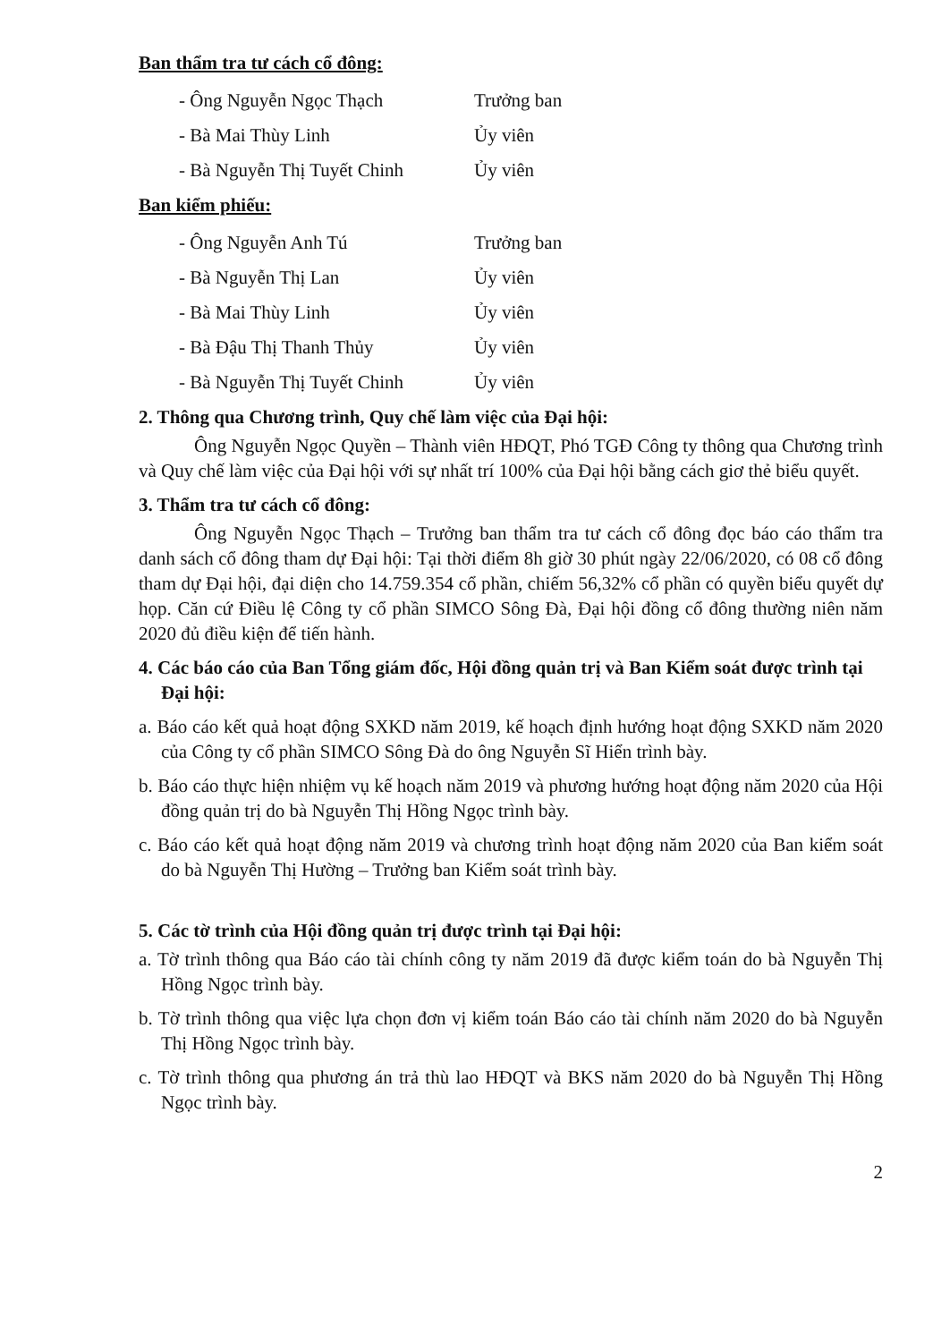Ban thẩm tra tư cách cổ đông:
- Ông Nguyễn Ngọc Thạch Trưởng ban
- Bà Mai Thùy Linh Ủy viên
- Bà Nguyễn Thị Tuyết Chinh Ủy viên
Ban kiểm phiếu:
- Ông Nguyễn Anh Tú Trưởng ban
- Bà Nguyễn Thị Lan Ủy viên
- Bà Mai Thùy Linh Ủy viên
- Bà Đậu Thị Thanh Thủy Ủy viên
- Bà Nguyễn Thị Tuyết Chinh Ủy viên
2. Thông qua Chương trình, Quy chế làm việc của Đại hội:
Ông Nguyễn Ngọc Quyền – Thành viên HĐQT, Phó TGĐ Công ty thông qua Chương trình và Quy chế làm việc của Đại hội với sự nhất trí 100% của Đại hội bằng cách giơ thẻ biểu quyết.
3. Thẩm tra tư cách cổ đông:
Ông Nguyễn Ngọc Thạch – Trưởng ban thẩm tra tư cách cổ đông đọc báo cáo thẩm tra danh sách cổ đông tham dự Đại hội: Tại thời điểm 8h giờ 30 phút ngày 22/06/2020, có 08 cổ đông tham dự Đại hội, đại diện cho 14.759.354 cổ phần, chiếm 56,32% cổ phần có quyền biểu quyết dự họp. Căn cứ Điều lệ Công ty cổ phần SIMCO Sông Đà, Đại hội đồng cổ đông thường niên năm 2020 đủ điều kiện để tiến hành.
4. Các báo cáo của Ban Tổng giám đốc, Hội đồng quản trị và Ban Kiểm soát được trình tại Đại hội:
a. Báo cáo kết quả hoạt động SXKD năm 2019, kế hoạch định hướng hoạt động SXKD năm 2020 của Công ty cổ phần SIMCO Sông Đà do ông Nguyễn Sĩ Hiển trình bày.
b. Báo cáo thực hiện nhiệm vụ kế hoạch năm 2019 và phương hướng hoạt động năm 2020 của Hội đồng quản trị do bà Nguyễn Thị Hồng Ngọc trình bày.
c. Báo cáo kết quả hoạt động năm 2019 và chương trình hoạt động năm 2020 của Ban kiểm soát do bà Nguyễn Thị Hường – Trưởng ban Kiểm soát trình bày.
5. Các tờ trình của Hội đồng quản trị được trình tại Đại hội:
a. Tờ trình thông qua Báo cáo tài chính công ty năm 2019 đã được kiểm toán do bà Nguyễn Thị Hồng Ngọc trình bày.
b. Tờ trình thông qua việc lựa chọn đơn vị kiểm toán Báo cáo tài chính năm 2020 do bà Nguyễn Thị Hồng Ngọc trình bày.
c. Tờ trình thông qua phương án trả thù lao HĐQT và BKS năm 2020 do bà Nguyễn Thị Hồng Ngọc trình bày.
2